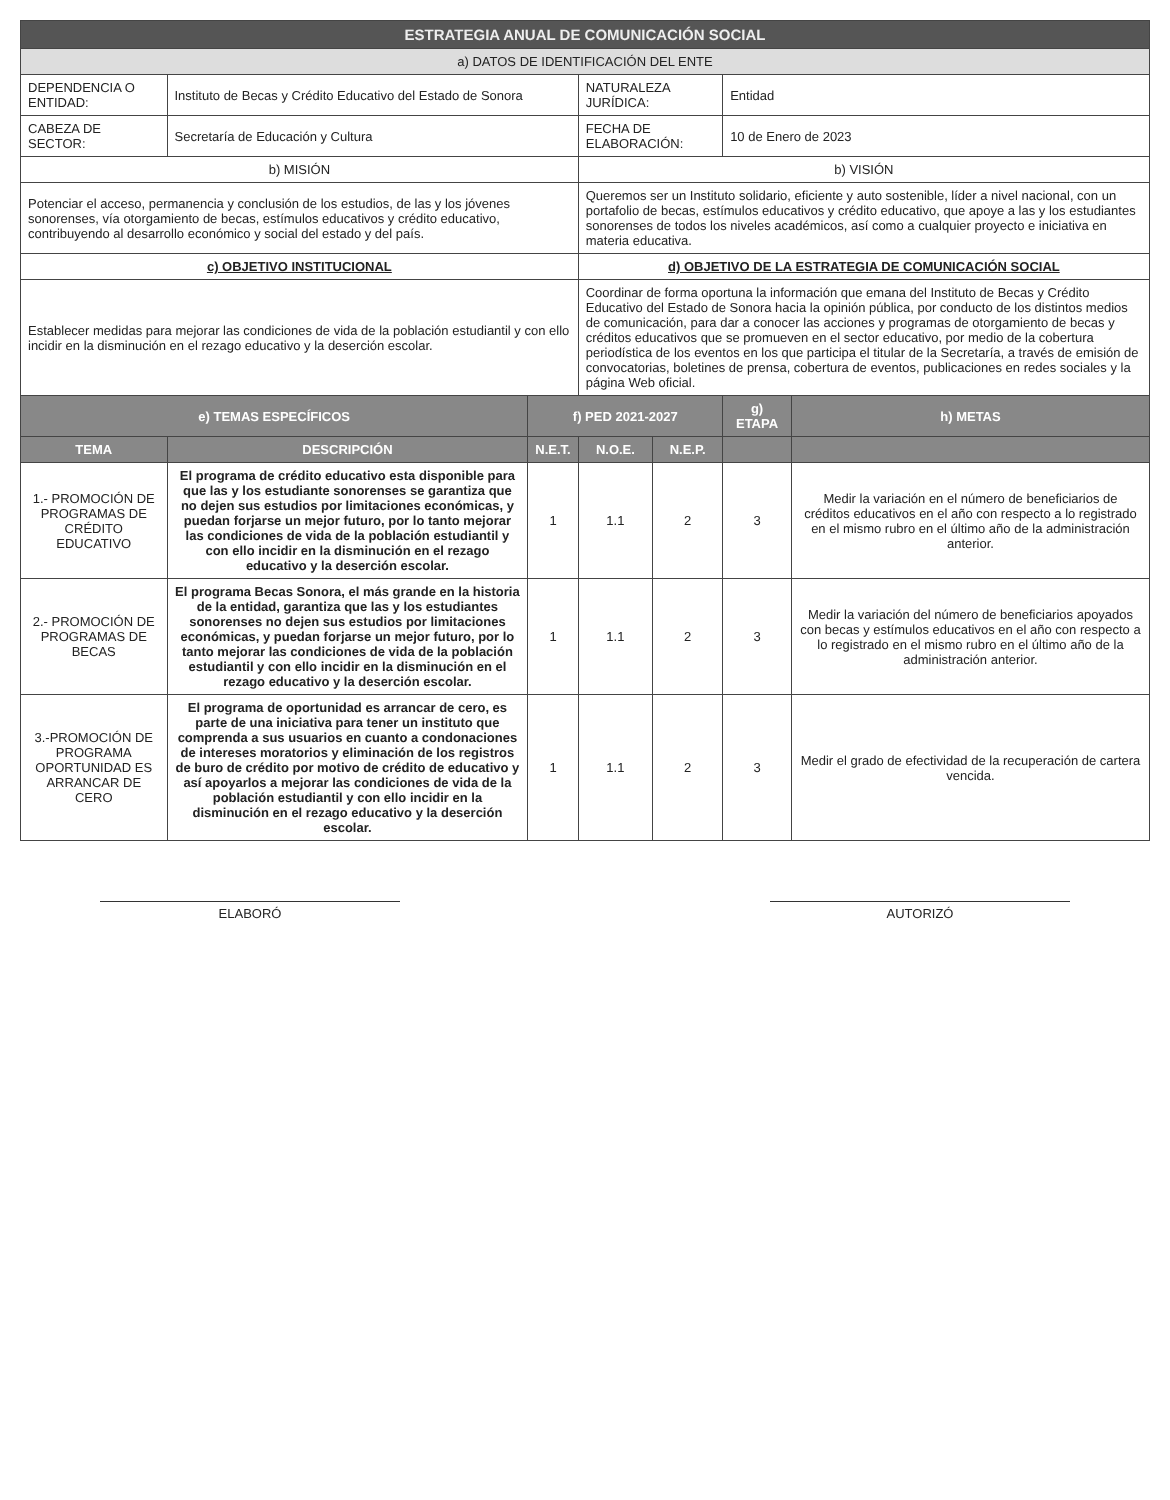| ESTRATEGIA ANUAL DE COMUNICACIÓN SOCIAL | | | | | | |
| --- | --- | --- | --- | --- | --- | --- |
| a) DATOS DE IDENTIFICACIÓN DEL ENTE | | | | | | |
| DEPENDENCIA O ENTIDAD: | Instituto de Becas y Crédito Educativo del Estado de Sonora | | NATURALEZA JURÍDICA: | | Entidad | |
| CABEZA DE SECTOR: | Secretaría de Educación y Cultura | | FECHA DE ELABORACIÓN: | | 10 de Enero de 2023 | |
| b) MISIÓN | | | b) VISIÓN | | | |
| Potenciar el acceso, permanencia y conclusión de los estudios, de las y los jóvenes sonorenses, vía otorgamiento de becas, estímulos educativos y crédito educativo, contribuyendo al desarrollo económico y social del estado y del país. | | | Queremos ser un Instituto solidario, eficiente y auto sostenible, líder a nivel nacional, con un portafolio de becas, estímulos educativos y crédito educativo, que apoye a las y los estudiantes sonorenses de todos los niveles académicos, así como a cualquier proyecto e iniciativa en materia educativa. | | | |
| c) OBJETIVO INSTITUCIONAL | | | d) OBJETIVO DE LA ESTRATEGIA DE COMUNICACIÓN SOCIAL | | | |
| Establecer medidas para mejorar las condiciones de vida de la población estudiantil y con ello incidir en la disminución en el rezago educativo y la deserción escolar. | | | Coordinar de forma oportuna la información que emana del Instituto de Becas y Crédito Educativo del Estado de Sonora hacia la opinión pública, por conducto de los distintos medios de comunicación, para dar a conocer las acciones y programas de otorgamiento de becas y créditos educativos que se promueven en el sector educativo, por medio de la cobertura periodística de los eventos en los que participa el titular de la Secretaría, a través de emisión de convocatorias, boletines de prensa, cobertura de eventos, publicaciones en redes sociales y la página Web oficial. | | | |
| e) TEMAS ESPECÍFICOS | | f) PED 2021-2027 | | | g) ETAPA | h) METAS |
| TEMA | DESCRIPCIÓN | N.E.T. | N.O.E. | N.E.P. | | |
| 1.- PROMOCIÓN DE PROGRAMAS DE CRÉDITO EDUCATIVO | El programa de crédito educativo esta disponible para que las y los estudiante sonorenses se garantiza que no dejen sus estudios por limitaciones económicas, y puedan forjarse un mejor futuro, por lo tanto mejorar las condiciones de vida de la población estudiantil y con ello incidir en la disminución en el rezago educativo y la deserción escolar. | 1 | 1.1 | 2 | 3 | Medir la variación en el número de beneficiarios de créditos educativos en el año con respecto a lo registrado en el mismo rubro en el último año de la administración anterior. |
| 2.- PROMOCIÓN DE PROGRAMAS DE BECAS | El programa Becas Sonora, el más grande en la historia de la entidad, garantiza que las y los estudiantes sonorenses no dejen sus estudios por limitaciones económicas, y puedan forjarse un mejor futuro, por lo tanto mejorar las condiciones de vida de la población estudiantil y con ello incidir en la disminución en el rezago educativo y la deserción escolar. | 1 | 1.1 | 2 | 3 | Medir la variación del número de beneficiarios apoyados con becas y estímulos educativos en el año con respecto a lo registrado en el mismo rubro en el último año de la administración anterior. |
| 3.-PROMOCIÓN DE PROGRAMA OPORTUNIDAD ES ARRANCAR DE CERO | El programa de oportunidad es arrancar de cero, es parte de una iniciativa para tener un instituto que comprenda a sus usuarios en cuanto a condonaciones de intereses moratorios y eliminación de los registros de buro de crédito por motivo de crédito de educativo y así apoyarlos a mejorar las condiciones de vida de la población estudiantil y con ello incidir en la disminución en el rezago educativo y la deserción escolar. | 1 | 1.1 | 2 | 3 | Medir el grado de efectividad de la recuperación de cartera vencida. |
ELABORÓ AUTORIZÓ